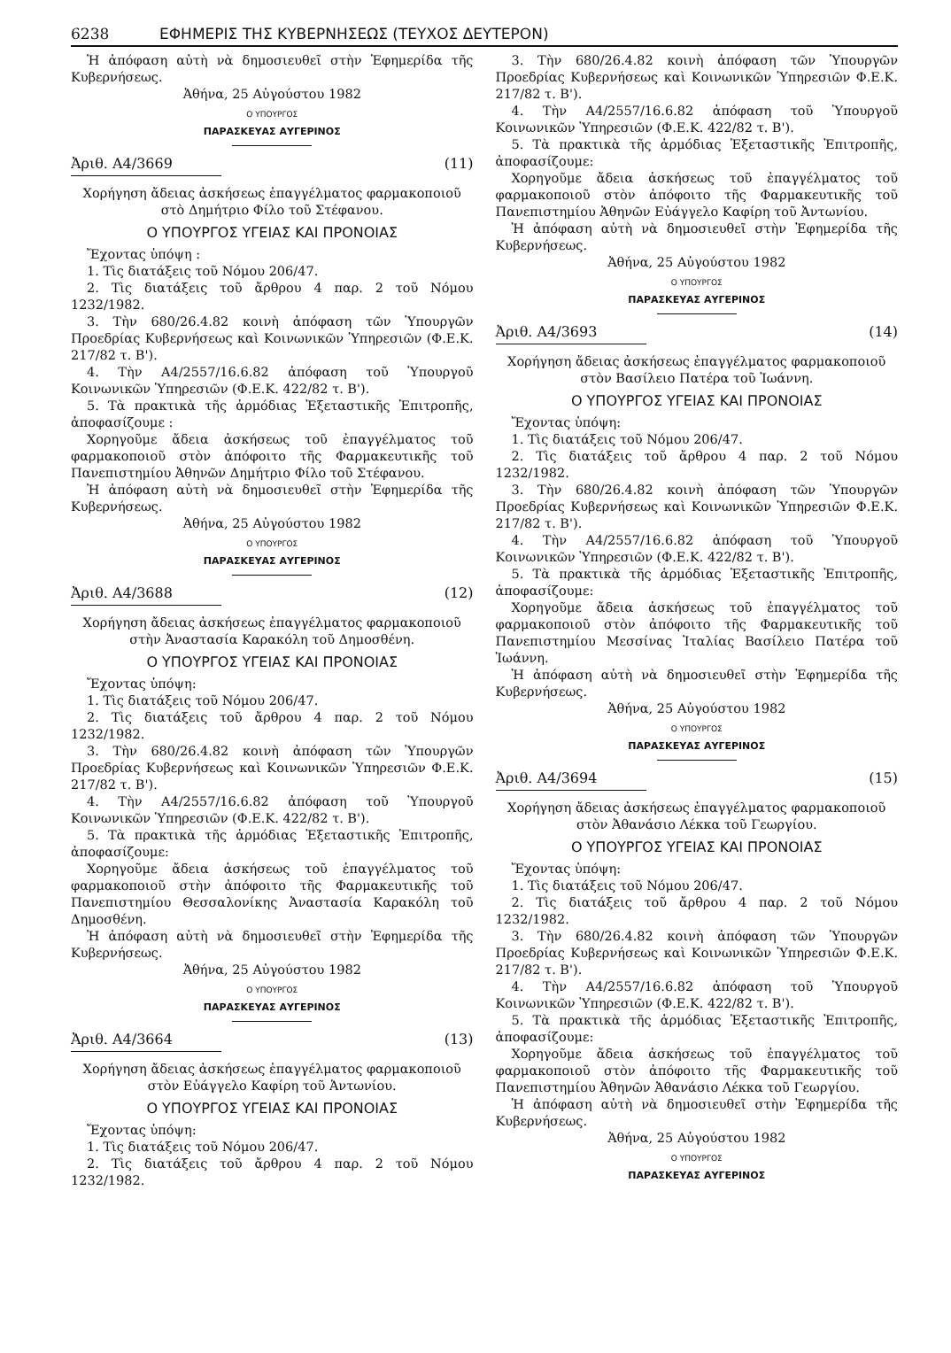6238 ΕΦΗΜΕΡΙΣ ΤΗΣ ΚΥΒΕΡΝΗΣΕΩΣ (ΤΕΥΧΟΣ ΔΕΥΤΕΡΟΝ)
Ἡ ἀπόφαση αὐτὴ νὰ δημοσιευθεῖ στὴν Ἐφημερίδα τῆς Κυβερνήσεως.
Ἀθήνα, 25 Αὐγούστου 1982
Ο ΥΠΟΥΡΓΟΣ
ΠΑΡΑΣΚΕΥΑΣ ΑΥΓΕΡΙΝΟΣ
Ἀριθ. Α4/3669 (11)
Χορήγηση ἄδειας ἀσκήσεως ἐπαγγέλματος φαρμακοποιοῦ στὸ Δημήτριο Φίλο τοῦ Στέφανου.
Ο ΥΠΟΥΡΓΟΣ ΥΓΕΙΑΣ ΚΑΙ ΠΡΟΝΟΙΑΣ
Ἔχοντας ὑπόψη :
1. Τὶς διατάξεις τοῦ Νόμου 206/47.
2. Τὶς διατάξεις τοῦ ἄρθρου 4 παρ. 2 τοῦ Νόμου 1232/1982.
3. Τὴν 680/26.4.82 κοινὴ ἀπόφαση τῶν Ὑπουργῶν Προεδρίας Κυβερνήσεως καὶ Κοινωνικῶν Ὑπηρεσιῶν (Φ.Ε.Κ. 217/82 τ. Β').
4. Τὴν Α4/2557/16.6.82 ἀπόφαση τοῦ Ὑπουργοῦ Κοινωνικῶν Ὑπηρεσιῶν (Φ.Ε.Κ. 422/82 τ. Β').
5. Τὰ πρακτικὰ τῆς ἁρμόδιας Ἐξεταστικῆς Ἐπιτροπῆς, ἀποφασίζουμε :
Χορηγοῦμε ἄδεια ἀσκήσεως τοῦ ἐπαγγέλματος τοῦ φαρμακοποιοῦ στὸν ἀπόφοιτο τῆς Φαρμακευτικῆς τοῦ Πανεπιστημίου Ἀθηνῶν Δημήτριο Φίλο τοῦ Στέφανου.
Ἡ ἀπόφαση αὐτὴ νὰ δημοσιευθεῖ στὴν Ἐφημερίδα τῆς Κυβερνήσεως.
Ἀθήνα, 25 Αὐγούστου 1982
Ο ΥΠΟΥΡΓΟΣ
ΠΑΡΑΣΚΕΥΑΣ ΑΥΓΕΡΙΝΟΣ
Ἀριθ. Α4/3688 (12)
Χορήγηση ἄδειας ἀσκήσεως ἐπαγγέλματος φαρμακοποιοῦ στὴν Ἀναστασία Καρακόλη τοῦ Δημοσθένη.
Ο ΥΠΟΥΡΓΟΣ ΥΓΕΙΑΣ ΚΑΙ ΠΡΟΝΟΙΑΣ
Ἔχοντας ὑπόψη:
1. Τὶς διατάξεις τοῦ Νόμου 206/47.
2. Τὶς διατάξεις τοῦ ἄρθρου 4 παρ. 2 τοῦ Νόμου 1232/1982.
3. Τὴν 680/26.4.82 κοινὴ ἀπόφαση τῶν Ὑπουργῶν Προεδρίας Κυβερνήσεως καὶ Κοινωνικῶν Ὑπηρεσιῶν Φ.Ε.Κ. 217/82 τ. Β').
4. Τὴν Α4/2557/16.6.82 ἀπόφαση τοῦ Ὑπουργοῦ Κοινωνικῶν Ὑπηρεσιῶν (Φ.Ε.Κ. 422/82 τ. Β').
5. Τὰ πρακτικὰ τῆς ἁρμόδιας Ἐξεταστικῆς Ἐπιτροπῆς, ἀποφασίζουμε:
Χορηγοῦμε ἄδεια ἀσκήσεως τοῦ ἐπαγγέλματος τοῦ φαρμακοποιοῦ στὴν ἀπόφοιτο τῆς Φαρμακευτικῆς τοῦ Πανεπιστημίου Θεσσαλονίκης Ἀναστασία Καρακόλη τοῦ Δημοσθένη.
Ἡ ἀπόφαση αὐτὴ νὰ δημοσιευθεῖ στὴν Ἐφημερίδα τῆς Κυβερνήσεως.
Ἀθήνα, 25 Αὐγούστου 1982
Ο ΥΠΟΥΡΓΟΣ
ΠΑΡΑΣΚΕΥΑΣ ΑΥΓΕΡΙΝΟΣ
Ἀριθ. Α4/3664 (13)
Χορήγηση ἄδειας ἀσκήσεως ἐπαγγέλματος φαρμακοποιοῦ στὸν Εὐάγγελο Καφίρη τοῦ Ἀντωνίου.
Ο ΥΠΟΥΡΓΟΣ ΥΓΕΙΑΣ ΚΑΙ ΠΡΟΝΟΙΑΣ
Ἔχοντας ὑπόψη:
1. Τὶς διατάξεις τοῦ Νόμου 206/47.
2. Τὶς διατάξεις τοῦ ἄρθρου 4 παρ. 2 τοῦ Νόμου 1232/1982.
3. Τὴν 680/26.4.82 κοινὴ ἀπόφαση τῶν Ὑπουργῶν Προεδρίας Κυβερνήσεως καὶ Κοινωνικῶν Ὑπηρεσιῶν Φ.Ε.Κ. 217/82 τ. Β').
4. Τὴν Α4/2557/16.6.82 ἀπόφαση τοῦ Ὑπουργοῦ Κοινωνικῶν Ὑπηρεσιῶν (Φ.Ε.Κ. 422/82 τ. Β').
5. Τὰ πρακτικὰ τῆς ἁρμόδιας Ἐξεταστικῆς Ἐπιτροπῆς, ἀποφασίζουμε:
Χορηγοῦμε ἄδεια ἀσκήσεως τοῦ ἐπαγγέλματος τοῦ φαρμακοποιοῦ στὸν ἀπόφοιτο τῆς Φαρμακευτικῆς τοῦ Πανεπιστημίου Ἀθηνῶν Εὐάγγελο Καφίρη τοῦ Ἀντωνίου.
Ἡ ἀπόφαση αὐτὴ νὰ δημοσιευθεῖ στὴν Ἐφημερίδα τῆς Κυβερνήσεως.
Ἀθήνα, 25 Αὐγούστου 1982
Ο ΥΠΟΥΡΓΟΣ
ΠΑΡΑΣΚΕΥΑΣ ΑΥΓΕΡΙΝΟΣ
Ἀριθ. Α4/3693 (14)
Χορήγηση ἄδειας ἀσκήσεως ἐπαγγέλματος φαρμακοποιοῦ στὸν Βασίλειο Πατέρα τοῦ Ἰωάννη.
Ο ΥΠΟΥΡΓΟΣ ΥΓΕΙΑΣ ΚΑΙ ΠΡΟΝΟΙΑΣ
Ἔχοντας ὑπόψη:
1. Τὶς διατάξεις τοῦ Νόμου 206/47.
2. Τὶς διατάξεις τοῦ ἄρθρου 4 παρ. 2 τοῦ Νόμου 1232/1982.
3. Τὴν 680/26.4.82 κοινὴ ἀπόφαση τῶν Ὑπουργῶν Προεδρίας Κυβερνήσεως καὶ Κοινωνικῶν Ὑπηρεσιῶν Φ.Ε.Κ. 217/82 τ. Β').
4. Τὴν Α4/2557/16.6.82 ἀπόφαση τοῦ Ὑπουργοῦ Κοινωνικῶν Ὑπηρεσιῶν (Φ.Ε.Κ. 422/82 τ. Β').
5. Τὰ πρακτικὰ τῆς ἁρμόδιας Ἐξεταστικῆς Ἐπιτροπῆς, ἀποφασίζουμε:
Χορηγοῦμε ἄδεια ἀσκήσεως τοῦ ἐπαγγέλματος τοῦ φαρμακοποιοῦ στὸν ἀπόφοιτο τῆς Φαρμακευτικῆς τοῦ Πανεπιστημίου Μεσσίνας Ἰταλίας Βασίλειο Πατέρα τοῦ Ἰωάννη.
Ἡ ἀπόφαση αὐτὴ νὰ δημοσιευθεῖ στὴν Ἐφημερίδα τῆς Κυβερνήσεως.
Ἀθήνα, 25 Αὐγούστου 1982
Ο ΥΠΟΥΡΓΟΣ
ΠΑΡΑΣΚΕΥΑΣ ΑΥΓΕΡΙΝΟΣ
Ἀριθ. Α4/3694 (15)
Χορήγηση ἄδειας ἀσκήσεως ἐπαγγέλματος φαρμακοποιοῦ στὸν Ἀθανάσιο Λέκκα τοῦ Γεωργίου.
Ο ΥΠΟΥΡΓΟΣ ΥΓΕΙΑΣ ΚΑΙ ΠΡΟΝΟΙΑΣ
Ἔχοντας ὑπόψη:
1. Τὶς διατάξεις τοῦ Νόμου 206/47.
2. Τὶς διατάξεις τοῦ ἄρθρου 4 παρ. 2 τοῦ Νόμου 1232/1982.
3. Τὴν 680/26.4.82 κοινὴ ἀπόφαση τῶν Ὑπουργῶν Προεδρίας Κυβερνήσεως καὶ Κοινωνικῶν Ὑπηρεσιῶν Φ.Ε.Κ. 217/82 τ. Β').
4. Τὴν Α4/2557/16.6.82 ἀπόφαση τοῦ Ὑπουργοῦ Κοινωνικῶν Ὑπηρεσιῶν (Φ.Ε.Κ. 422/82 τ. Β').
5. Τὰ πρακτικὰ τῆς ἁρμόδιας Ἐξεταστικῆς Ἐπιτροπῆς, ἀποφασίζουμε:
Χορηγοῦμε ἄδεια ἀσκήσεως τοῦ ἐπαγγέλματος τοῦ φαρμακοποιοῦ στὸν ἀπόφοιτο τῆς Φαρμακευτικῆς τοῦ Πανεπιστημίου Ἀθηνῶν Ἀθανάσιο Λέκκα τοῦ Γεωργίου.
Ἡ ἀπόφαση αὐτὴ νὰ δημοσιευθεῖ στὴν Ἐφημερίδα τῆς Κυβερνήσεως.
Ἀθήνα, 25 Αὐγούστου 1982
Ο ΥΠΟΥΡΓΟΣ
ΠΑΡΑΣΚΕΥΑΣ ΑΥΓΕΡΙΝΟΣ